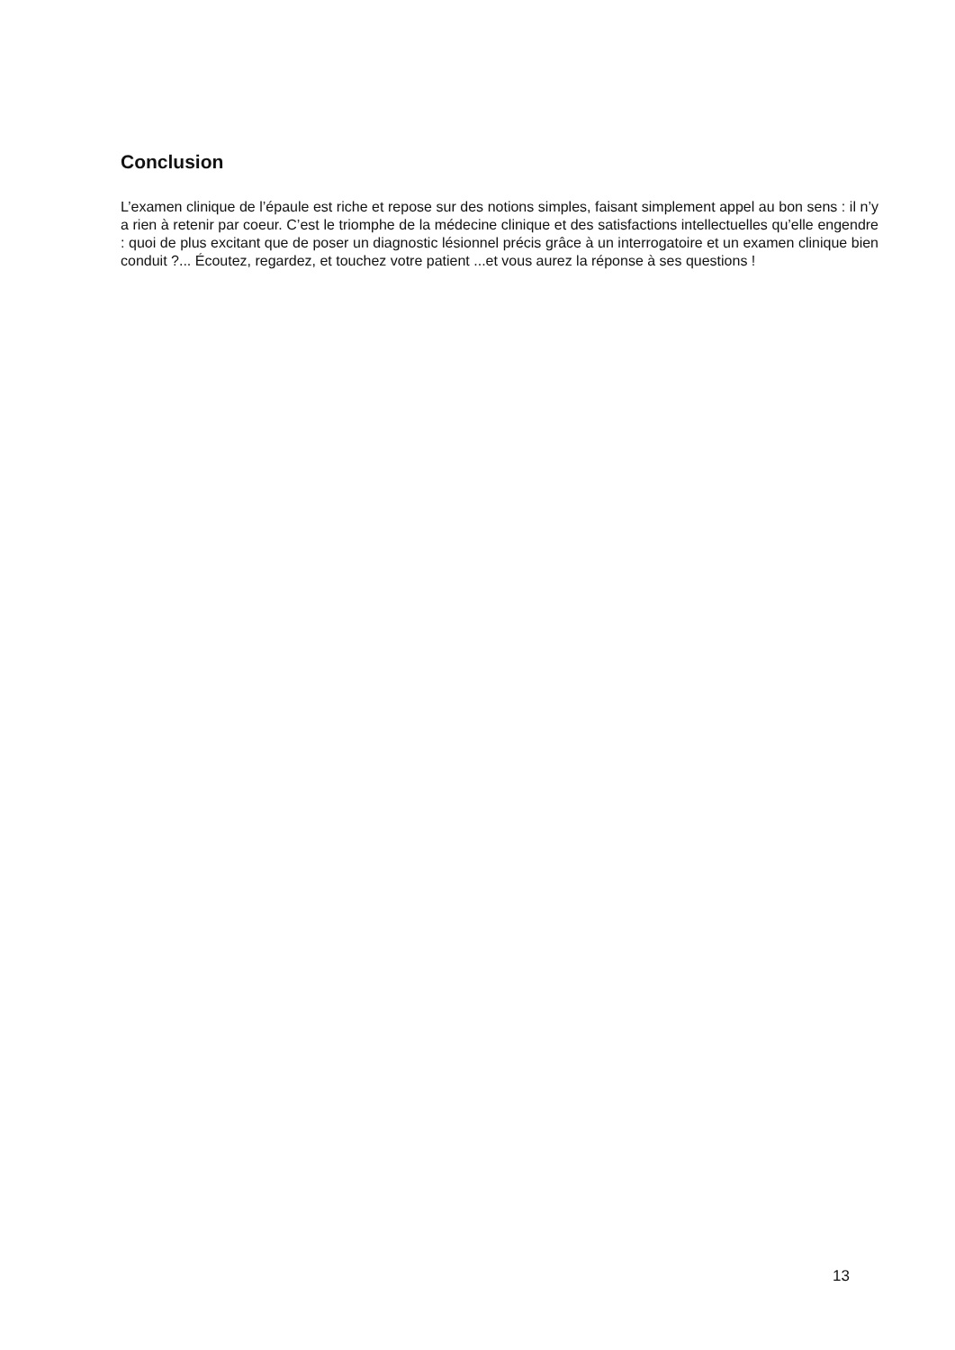Conclusion
L’examen clinique de l’épaule est riche et repose sur des notions simples, faisant simplement appel au bon sens : il n’y a rien à retenir par coeur. C’est le triomphe de la médecine clinique et des satisfactions intellectuelles qu’elle engendre : quoi de plus excitant que de poser un diagnostic lésionnel précis grâce à un interrogatoire et un examen clinique bien conduit ?... Écoutez, regardez, et touchez votre patient ...et vous aurez la réponse à ses questions !
13